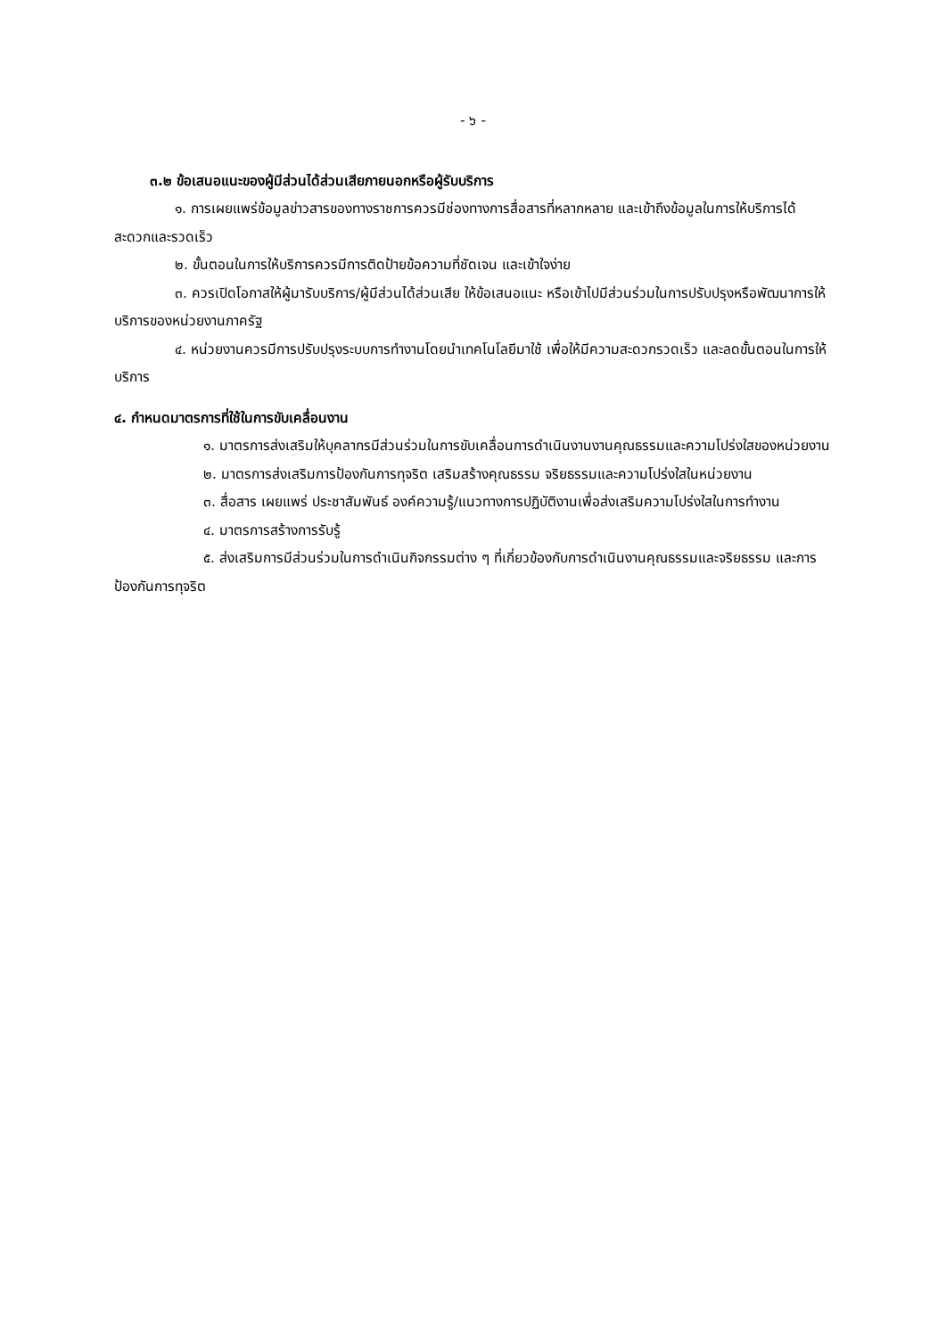- ๖ -
๓.๒ ข้อเสนอแนะของผู้มีส่วนได้ส่วนเสียภายนอกหรือผู้รับบริการ
๑. การเผยแพร่ข้อมูลข่าวสารของทางราชการควรมีช่องทางการสื่อสารที่หลากหลาย และเข้าถึงข้อมูลในการให้บริการได้สะดวกและรวดเร็ว
๒. ขั้นตอนในการให้บริการควรมีการติดป้ายข้อความที่ชัดเจน และเข้าใจง่าย
๓. ควรเปิดโอกาสให้ผู้มารับบริการ/ผู้มีส่วนได้ส่วนเสีย ให้ข้อเสนอแนะ หรือเข้าไปมีส่วนร่วมในการปรับปรุงหรือพัฒนาการให้บริการของหน่วยงานภาครัฐ
๔. หน่วยงานควรมีการปรับปรุงระบบการทำงานโดยนำเทคโนโลยีมาใช้ เพื่อให้มีความสะดวกรวดเร็ว และลดขั้นตอนในการให้บริการ
๔. กำหนดมาตรการที่ใช้ในการขับเคลื่อนงาน
๑. มาตรการส่งเสริมให้บุคลากรมีส่วนร่วมในการขับเคลื่อนการดำเนินงานงานคุณธรรมและความโปร่งใสของหน่วยงาน
๒. มาตรการส่งเสริมการป้องกันการทุจริต เสริมสร้างคุณธรรม จริยธรรมและความโปร่งใสในหน่วยงาน
๓. สื่อสาร เผยแพร่ ประชาสัมพันธ์ องค์ความรู้/แนวทางการปฏิบัติงานเพื่อส่งเสริมความโปร่งใสในการทำงาน
๔. มาตรการสร้างการรับรู้
๕. ส่งเสริมการมีส่วนร่วมในการดำเนินกิจกรรมต่าง ๆ ที่เกี่ยวข้องกับการดำเนินงานคุณธรรมและจริยธรรม และการป้องกันการทุจริต